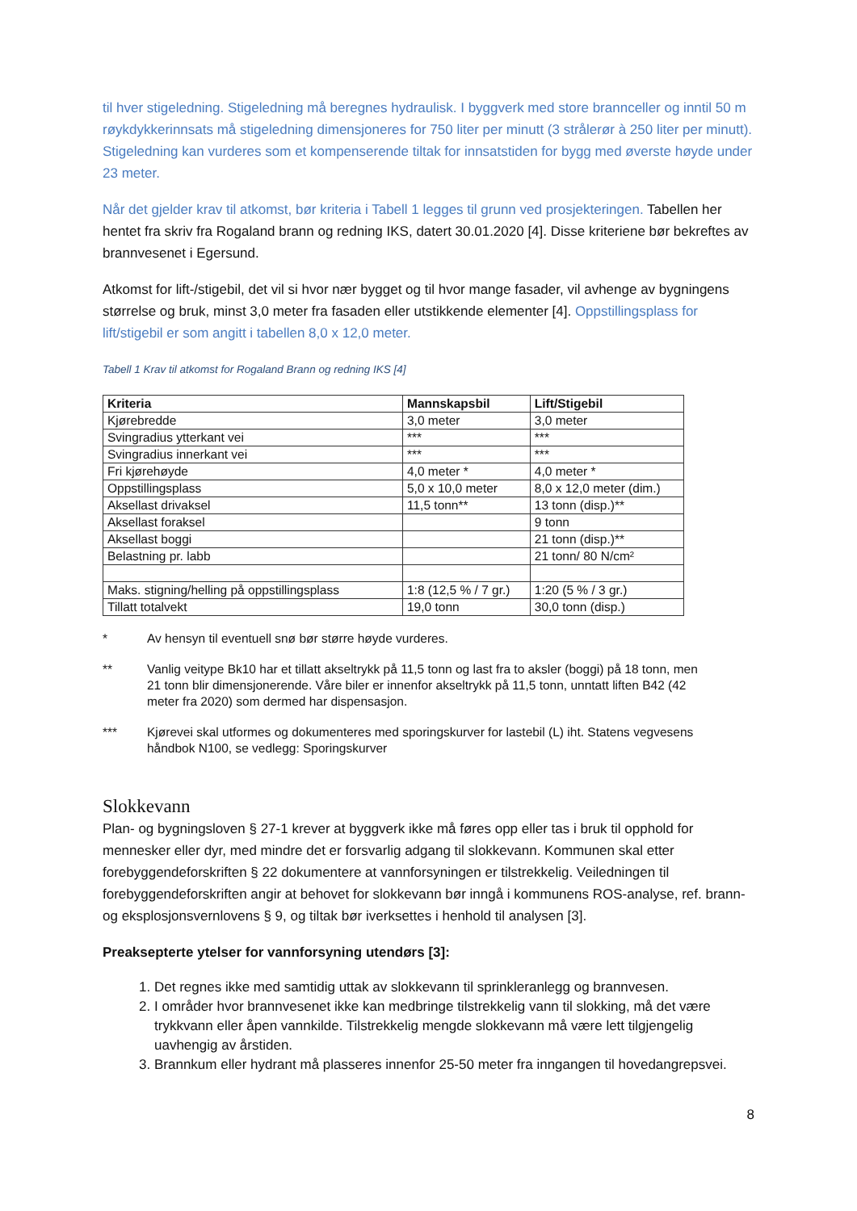til hver stigeledning. Stigeledning må beregnes hydraulisk. I byggverk med store brannceller og inntil 50 m røykdykkerinnsats må stigeledning dimensjoneres for 750 liter per minutt (3 strålerør à 250 liter per minutt). Stigeledning kan vurderes som et kompenserende tiltak for innsatstiden for bygg med øverste høyde under 23 meter.
Når det gjelder krav til atkomst, bør kriteria i Tabell 1 legges til grunn ved prosjekteringen. Tabellen her hentet fra skriv fra Rogaland brann og redning IKS, datert 30.01.2020 [4]. Disse kriteriene bør bekreftes av brannvesenet i Egersund.
Atkomst for lift-/stigebil, det vil si hvor nær bygget og til hvor mange fasader, vil avhenge av bygningens størrelse og bruk, minst 3,0 meter fra fasaden eller utstikkende elementer [4]. Oppstillingsplass for lift/stigebil er som angitt i tabellen 8,0 x 12,0 meter.
Tabell 1 Krav til atkomst for Rogaland Brann og redning IKS [4]
| Kriteria | Mannskapsbil | Lift/Stigebil |
| --- | --- | --- |
| Kjørebredde | 3,0 meter | 3,0 meter |
| Svingradius ytterkant vei | *** | *** |
| Svingradius innerkant vei | *** | *** |
| Fri kjørehøyde | 4,0 meter * | 4,0 meter * |
| Oppstillingsplass | 5,0 x 10,0 meter | 8,0 x 12,0 meter (dim.) |
| Aksellast drivaksel | 11,5 tonn** | 13 tonn (disp.)** |
| Aksellast foraksel | | 9 tonn |
| Aksellast boggi | | 21 tonn (disp.)** |
| Belastning pr. labb | | 21 tonn/ 80 N/cm² |
| Maks. stigning/helling på oppstillingsplass | 1:8 (12,5 % / 7 gr.) | 1:20 (5 % / 3 gr.) |
| Tillatt totalvekt | 19,0 tonn | 30,0 tonn (disp.) |
* Av hensyn til eventuell snø bør større høyde vurderes.
** Vanlig veitype Bk10 har et tillatt akseltrykk på 11,5 tonn og last fra to aksler (boggi) på 18 tonn, men 21 tonn blir dimensjonerende. Våre biler er innenfor akseltrykk på 11,5 tonn, unntatt liften B42 (42 meter fra 2020) som dermed har dispensasjon.
*** Kjørevei skal utformes og dokumenteres med sporingskurver for lastebil (L) iht. Statens vegvesens håndbok N100, se vedlegg: Sporingskurver
Slokkevann
Plan- og bygningsloven § 27-1 krever at byggverk ikke må føres opp eller tas i bruk til opphold for mennesker eller dyr, med mindre det er forsvarlig adgang til slokkevann. Kommunen skal etter forebyggendeforskriften § 22 dokumentere at vannforsyningen er tilstrekkelig. Veiledningen til forebyggendeforskriften angir at behovet for slokkevann bør inngå i kommunens ROS-analyse, ref. brann- og eksplosjonsvernlovens § 9, og tiltak bør iverksettes i henhold til analysen [3].
Preaksepterte ytelser for vannforsyning utendørs [3]:
1. Det regnes ikke med samtidig uttak av slokkevann til sprinkleranlegg og brannvesen.
2. I områder hvor brannvesenet ikke kan medbringe tilstrekkelig vann til slokking, må det være trykkvann eller åpen vannkilde. Tilstrekkelig mengde slokkevann må være lett tilgjengelig uavhengig av årstiden.
3. Brannkum eller hydrant må plasseres innenfor 25-50 meter fra inngangen til hovedangrepsvei.
8